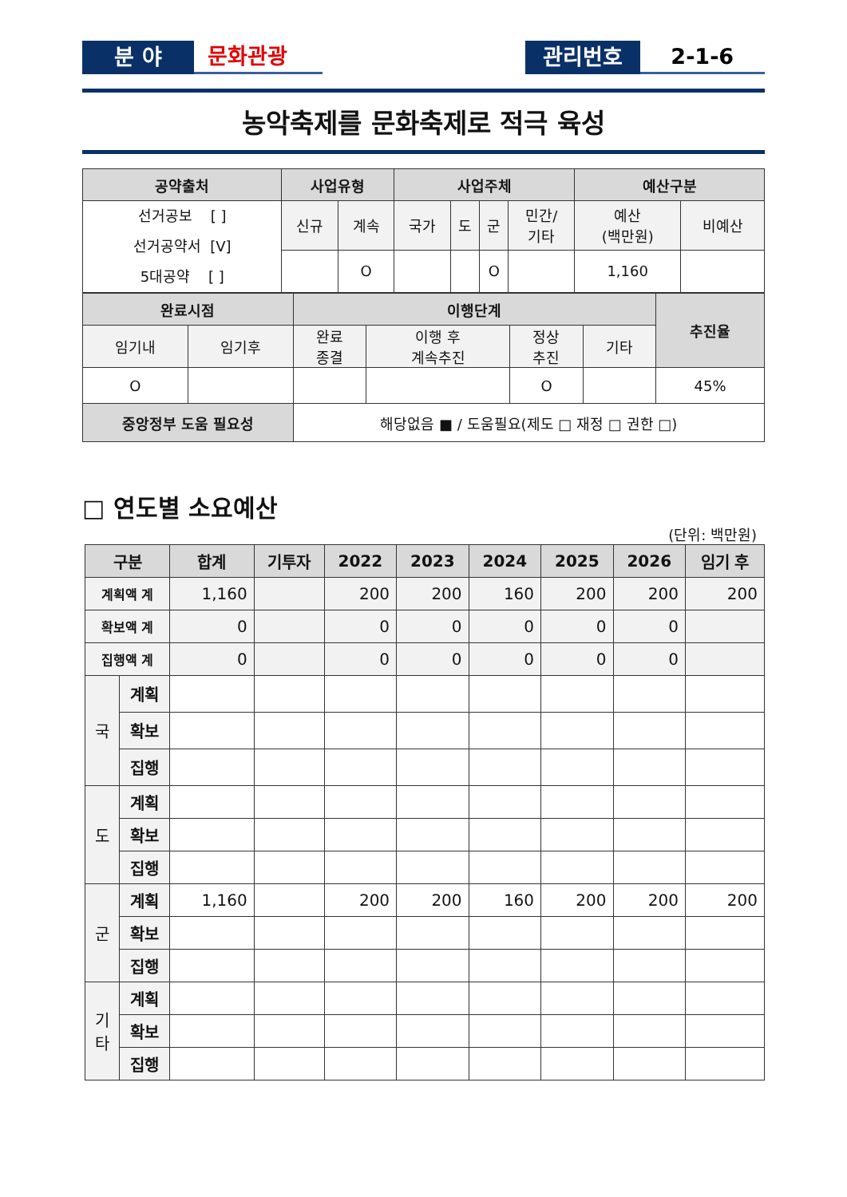분 야
문화관광
관리번호
2-1-6
농악축제를 문화축제로 적극 육성
| 공약출처 | 사업유형 | | 사업주체 | | | | 예산구분 | |
| 선거공보 [ ] 선거공약서 [V] 5대공약 [ ] | 신규 | 계속 | 국가 | 도 | 군 | 민간/ 기타 | 예산 (백만원) | 비예산 |
| | | O | | | O | | 1,160 | |
| 완료시점 | | 이행단계 | | | | 추진율 |
| 임기내 | 임기후 | 완료 종결 | 이행 후 계속추진 | 정상 추진 | 기타 | |
| O | | | | O | | 45% |
| 중앙정부 도움 필요성 | | 해당없음 ■ / 도움필요(제도 □ 재정 □ 권한 □) | | | | |
□ 연도별 소요예산
(단위: 백만원)
| 구분 | | 합계 | 기투자 | 2022 | 2023 | 2024 | 2025 | 2026 | 임기 후 |
| --- | --- | --- | --- | --- | --- | --- | --- | --- | --- |
| 계획액 계 | | 1,160 | | 200 | 200 | 160 | 200 | 200 | 200 |
| 확보액 계 | | 0 | | 0 | 0 | 0 | 0 | 0 | |
| 집행액 계 | | 0 | | 0 | 0 | 0 | 0 | 0 | |
| 국 | 계획 | | | | | | | | |
| | 확보 | | | | | | | | |
| | 집행 | | | | | | | | |
| 도 | 계획 | | | | | | | | |
| | 확보 | | | | | | | | |
| | 집행 | | | | | | | | |
| 군 | 계획 | 1,160 | | 200 | 200 | 160 | 200 | 200 | 200 |
| | 확보 | | | | | | | | |
| | 집행 | | | | | | | | |
| 기 타 | 계획 | | | | | | | | |
| | 확보 | | | | | | | | |
| | 집행 | | | | | | | | |